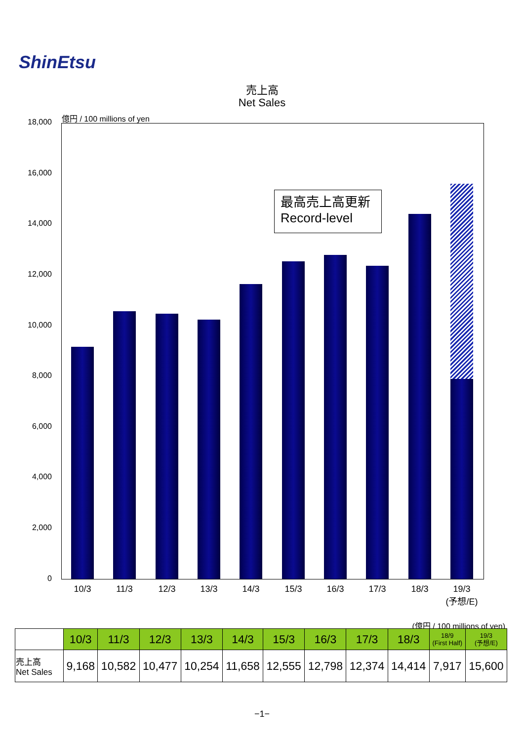ShinEtsu
売上高
Net Sales
億円 / 100 millions of yen
18,000
16,000
14,000
12,000
10,000
8,000
6,000
4,000
2,000
0
最高売上高更新
Record-level
10/3 11/3 12/3 13/3 14/3 15/3 16/3 17/3 18/3
19/3
(予想/E)
(億円 / 100 millions of yen)
| | 10/3 | 11/3 | 12/3 | 13/3 | 14/3 | 15/3 | 16/3 | 17/3 | 18/3 | 18/9 (First Half) | 19/3 (予想/E) |
| --- | --- | --- | --- | --- | --- | --- | --- | --- | --- | --- | --- |
| 売上高 Net Sales | 9,168 | 10,582 | 10,477 | 10,254 | 11,658 | 12,555 | 12,798 | 12,374 | 14,414 | 7,917 | 15,600 |
−1−